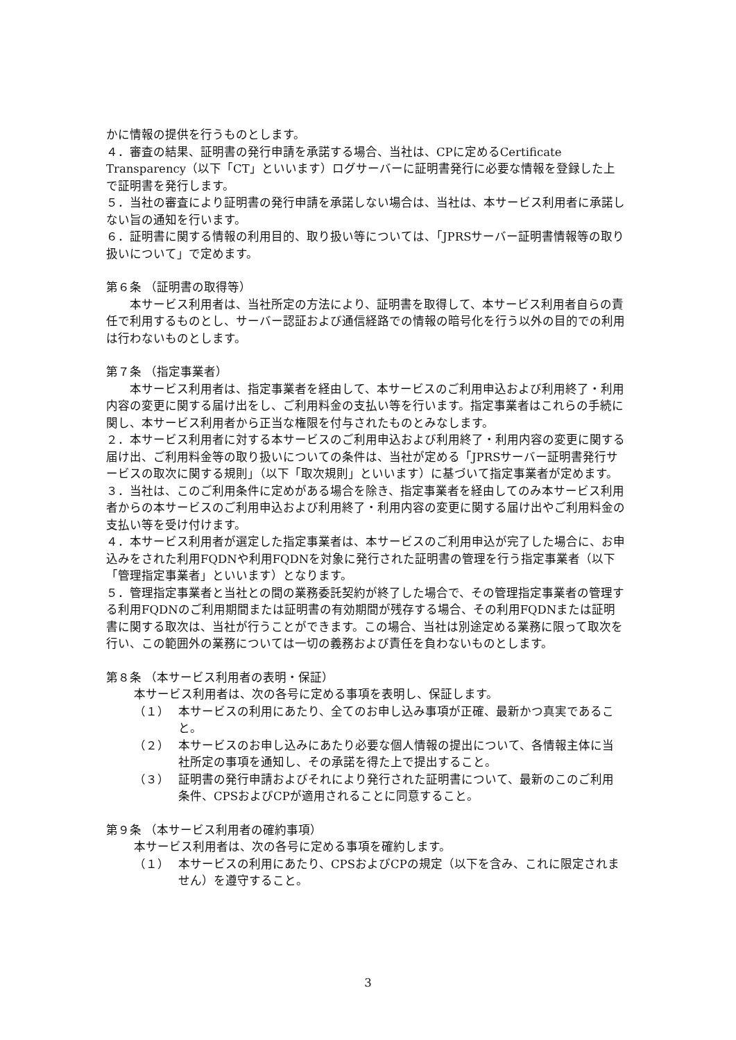かに情報の提供を行うものとします。
４．審査の結果、証明書の発行申請を承諾する場合、当社は、CPに定めるCertificate Transparency（以下「CT」といいます）ログサーバーに証明書発行に必要な情報を登録した上で証明書を発行します。
５．当社の審査により証明書の発行申請を承諾しない場合は、当社は、本サービス利用者に承諾しない旨の通知を行います。
６．証明書に関する情報の利用目的、取り扱い等については、「JPRSサーバー証明書情報等の取り扱いについて」で定めます。
第６条 （証明書の取得等）
　　本サービス利用者は、当社所定の方法により、証明書を取得して、本サービス利用者自らの責任で利用するものとし、サーバー認証および通信経路での情報の暗号化を行う以外の目的での利用は行わないものとします。
第７条 （指定事業者）
　　本サービス利用者は、指定事業者を経由して、本サービスのご利用申込および利用終了・利用内容の変更に関する届け出をし、ご利用料金の支払い等を行います。指定事業者はこれらの手続に関し、本サービス利用者から正当な権限を付与されたものとみなします。
２．本サービス利用者に対する本サービスのご利用申込および利用終了・利用内容の変更に関する届け出、ご利用料金等の取り扱いについての条件は、当社が定める「JPRSサーバー証明書発行サービスの取次に関する規則」（以下「取次規則」といいます）に基づいて指定事業者が定めます。
３．当社は、このご利用条件に定めがある場合を除き、指定事業者を経由してのみ本サービス利用者からの本サービスのご利用申込および利用終了・利用内容の変更に関する届け出やご利用料金の支払い等を受け付けます。
４．本サービス利用者が選定した指定事業者は、本サービスのご利用申込が完了した場合に、お申込みをされた利用FQDNや利用FQDNを対象に発行された証明書の管理を行う指定事業者（以下「管理指定事業者」といいます）となります。
５．管理指定事業者と当社との間の業務委託契約が終了した場合で、その管理指定事業者の管理する利用FQDNのご利用期間または証明書の有効期間が残存する場合、その利用FQDNまたは証明書に関する取次は、当社が行うことができます。この場合、当社は別途定める業務に限って取次を行い、この範囲外の業務については一切の義務および責任を負わないものとします。
第８条 （本サービス利用者の表明・保証）
本サービス利用者は、次の各号に定める事項を表明し、保証します。
（１） 本サービスの利用にあたり、全てのお申し込み事項が正確、最新かつ真実であること。
（２） 本サービスのお申し込みにあたり必要な個人情報の提出について、各情報主体に当社所定の事項を通知し、その承諾を得た上で提出すること。
（３） 証明書の発行申請およびそれにより発行された証明書について、最新のこのご利用条件、CPSおよびCPが適用されることに同意すること。
第９条 （本サービス利用者の確約事項）
本サービス利用者は、次の各号に定める事項を確約します。
（１） 本サービスの利用にあたり、CPSおよびCPの規定（以下を含み、これに限定されません）を遵守すること。
3